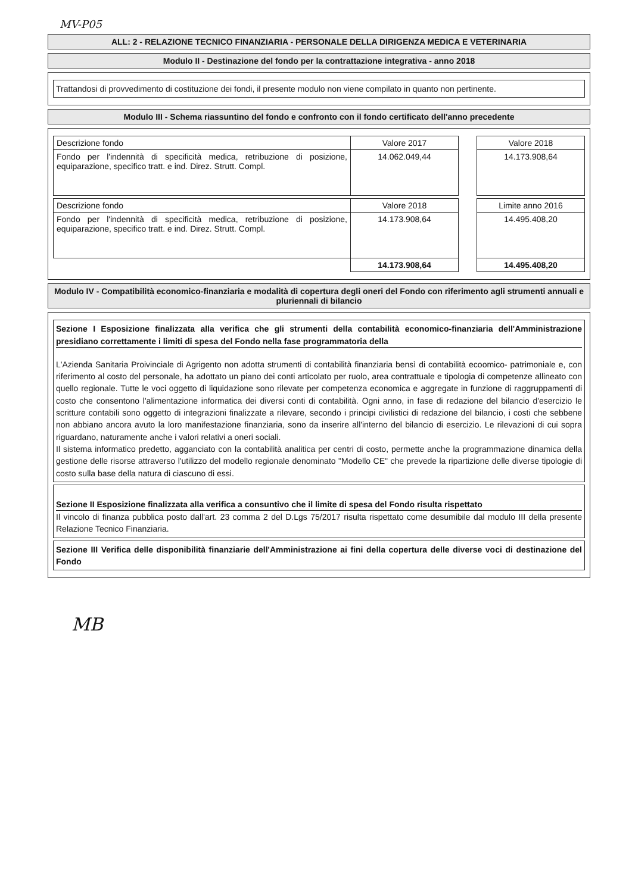MV-P05
ALL: 2 - RELAZIONE TECNICO FINANZIARIA - PERSONALE DELLA DIRIGENZA MEDICA E VETERINARIA
Modulo II - Destinazione del fondo per la contrattazione integrativa - anno 2018
Trattandosi di provvedimento di costituzione dei fondi, il presente modulo non viene compilato in quanto non pertinente.
Modulo III - Schema riassuntino del fondo e confronto con il fondo certificato dell'anno precedente
| Descrizione fondo | Valore 2017 | | Valore 2018 |
| Fondo per l'indennità di specificità medica, retribuzione di posizione, equiparazione, specifico tratt. e ind. Direz. Strutt. Compl. | 14.062.049,44 | | 14.173.908,64 |
| Descrizione fondo | Valore 2018 | | Limite anno 2016 |
| Fondo per l'indennità di specificità medica, retribuzione di posizione, equiparazione, specifico tratt. e ind. Direz. Strutt. Compl. | 14.173.908,64 | | 14.495.408,20 |
| | 14.173.908,64 | | 14.495.408,20 |
Modulo IV - Compatibilità economico-finanziaria e modalità di copertura degli oneri del Fondo con riferimento agli strumenti annuali e pluriennali di bilancio
Sezione I Esposizione finalizzata alla verifica che gli strumenti della contabilità economico-finanziaria dell'Amministrazione presidiano correttamente i limiti di spesa del Fondo nella fase programmatoria della
L'Azienda Sanitaria Proivinciale di Agrigento non adotta strumenti di contabilità finanziaria bensì di contabilità ecoomico- patrimoniale e, con riferimento al costo del personale, ha adottato un piano dei conti articolato per ruolo, area contrattuale e tipologia di competenze allineato con quello regionale. Tutte le voci oggetto di liquidazione sono rilevate per competenza economica e aggregate in funzione di raggruppamenti di costo che consentono l'alimentazione informatica dei diversi conti di contabilità. Ogni anno, in fase di redazione del bilancio d'esercizio le scritture contabili sono oggetto di integrazioni finalizzate a rilevare, secondo i principi civilistici di redazione del bilancio, i costi che sebbene non abbiano ancora avuto la loro manifestazione finanziaria, sono da inserire all'interno del bilancio di esercizio. Le rilevazioni di cui sopra riguardano, naturamente anche i valori relativi a oneri sociali.
Il sistema informatico predetto, agganciato con la contabilità analitica per centri di costo, permette anche la programmazione dinamica della gestione delle risorse attraverso l'utilizzo del modello regionale denominato "Modello CE" che prevede la ripartizione delle diverse tipologie di costo sulla base della natura di ciascuno di essi.
Sezione II Esposizione finalizzata alla verifica a consuntivo che il limite di spesa del Fondo risulta rispettato
Il vincolo di finanza pubblica posto dall'art. 23 comma 2 del D.Lgs 75/2017 risulta rispettato come desumibile dal modulo III della presente Relazione Tecnico Finanziaria.
Sezione III Verifica delle disponibilità finanziarie dell'Amministrazione ai fini della copertura delle diverse voci di destinazione del Fondo
MB